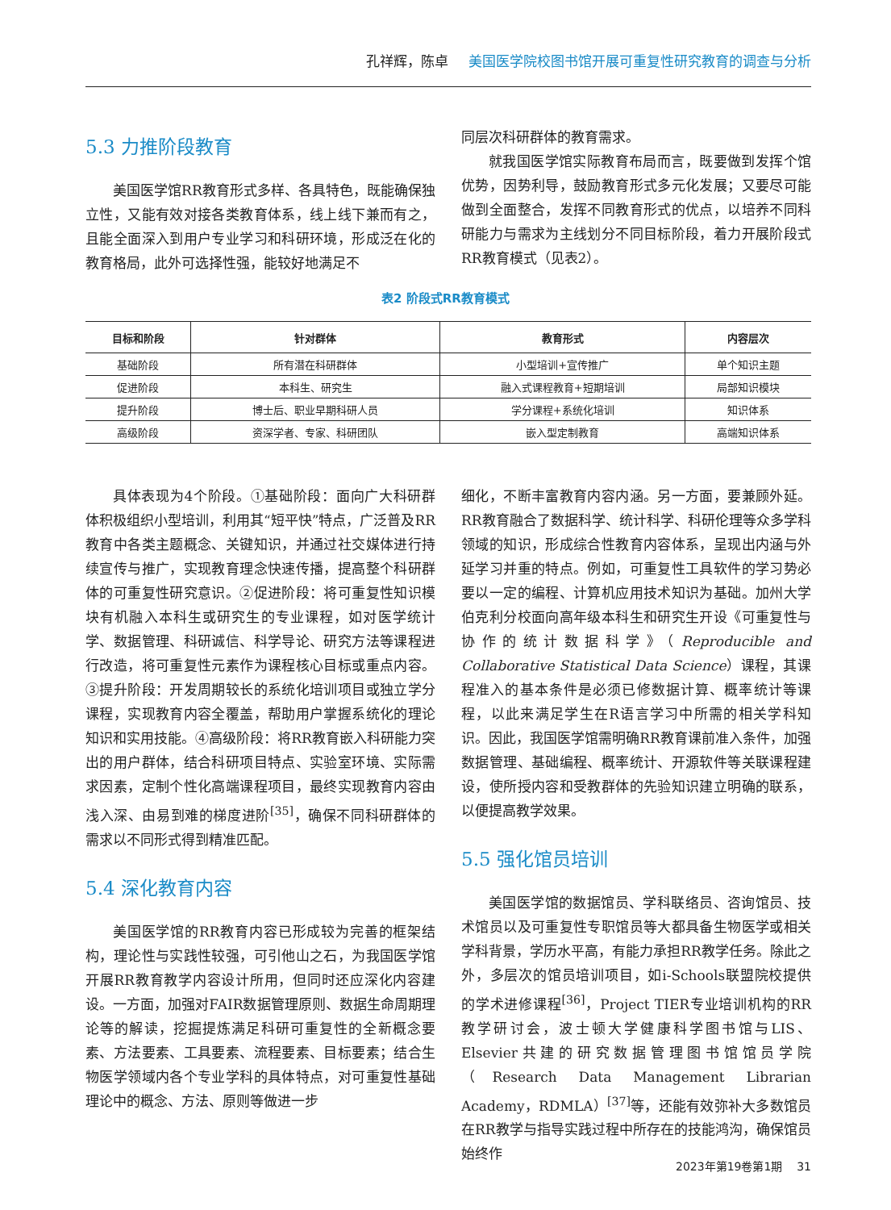孔祥辉，陈卓 美国医学院校图书馆开展可重复性研究教育的调查与分析
5.3 力推阶段教育
美国医学馆RR教育形式多样、各具特色，既能确保独立性，又能有效对接各类教育体系，线上线下兼而有之，且能全面深入到用户专业学习和科研环境，形成泛在化的教育格局，此外可选择性强，能较好地满足不
同层次科研群体的教育需求。
就我国医学馆实际教育布局而言，既要做到发挥个馆优势，因势利导，鼓励教育形式多元化发展；又要尽可能做到全面整合，发挥不同教育形式的优点，以培养不同科研能力与需求为主线划分不同目标阶段，着力开展阶段式RR教育模式（见表2）。
表2 阶段式RR教育模式
| 目标和阶段 | 针对群体 | 教育形式 | 内容层次 |
| --- | --- | --- | --- |
| 基础阶段 | 所有潜在科研群体 | 小型培训+宣传推广 | 单个知识主题 |
| 促进阶段 | 本科生、研究生 | 融入式课程教育+短期培训 | 局部知识模块 |
| 提升阶段 | 博士后、职业早期科研人员 | 学分课程+系统化培训 | 知识体系 |
| 高级阶段 | 资深学者、专家、科研团队 | 嵌入型定制教育 | 高端知识体系 |
具体表现为4个阶段。①基础阶段：面向广大科研群体积极组织小型培训，利用其“短平快”特点，广泛普及RR教育中各类主题概念、关键知识，并通过社交媒体进行持续宣传与推广，实现教育理念快速传播，提高整个科研群体的可重复性研究意识。②促进阶段：将可重复性知识模块有机融入本科生或研究生的专业课程，如对医学统计学、数据管理、科研诚信、科学导论、研究方法等课程进行改造，将可重复性元素作为课程核心目标或重点内容。③提升阶段：开发周期较长的系统化培训项目或独立学分课程，实现教育内容全覆盖，帮助用户掌握系统化的理论知识和实用技能。④高级阶段：将RR教育嵌入科研能力突出的用户群体，结合科研项目特点、实验室环境、实际需求因素，定制个性化高端课程项目，最终实现教育内容由浅入深、由易到难的梯度进阶<sup>[35]</sup>，确保不同科研群体的需求以不同形式得到精准匹配。
5.4 深化教育内容
美国医学馆的RR教育内容已形成较为完善的框架结构，理论性与实践性较强，可引他山之石，为我国医学馆开展RR教育教学内容设计所用，但同时还应深化内容建设。一方面，加强对FAIR数据管理原则、数据生命周期理论等的解读，挖掘提炼满足科研可重复性的全新概念要素、方法要素、工具要素、流程要素、目标要素；结合生物医学领域内各个专业学科的具体特点，对可重复性基础理论中的概念、方法、原则等做进一步
细化，不断丰富教育内容内涵。另一方面，要兼顾外延。RR教育融合了数据科学、统计科学、科研伦理等众多学科领域的知识，形成综合性教育内容体系，呈现出内涵与外延学习并重的特点。例如，可重复性工具软件的学习势必要以一定的编程、计算机应用技术知识为基础。加州大学伯克利分校面向高年级本科生和研究生开设《可重复性与协作的统计数据科学》（Reproducible and Collaborative Statistical Data Science）课程，其课程准入的基本条件是必须已修数据计算、概率统计等课程，以此来满足学生在R语言学习中所需的相关学科知识。因此，我国医学馆需明确RR教育课前准入条件，加强数据管理、基础编程、概率统计、开源软件等关联课程建设，使所授内容和受教群体的先验知识建立明确的联系，以便提高教学效果。
5.5 强化馆员培训
美国医学馆的数据馆员、学科联络员、咨询馆员、技术馆员以及可重复性专职馆员等大都具备生物医学或相关学科背景，学历水平高，有能力承担RR教学任务。除此之外，多层次的馆员培训项目，如i-Schools联盟院校提供的学术进修课程<sup>[36]</sup>，Project TIER专业培训机构的RR教学研讨会，波士顿大学健康科学图书馆与LIS、Elsevier共建的研究数据管理图书馆馆员学院（Research Data Management Librarian Academy，RDMLA）<sup>[37]</sup>等，还能有效弥补大多数馆员在RR教学与指导实践过程中所存在的技能鸿沟，确保馆员始终作
2023年第19卷第1期 31